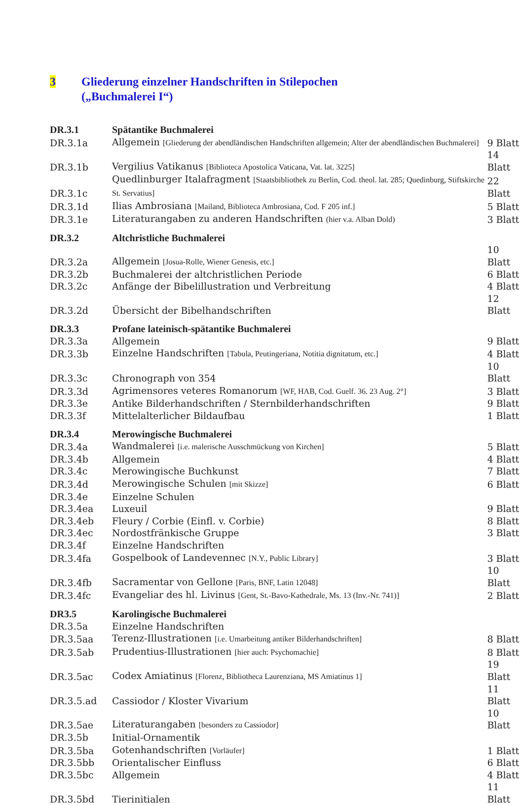3 Gliederung einzelner Handschriften in Stilepochen
(„Buchmalerei I“)
| DR.3.1 | Spätantike Buchmalerei | |
| DR.3.1a | Allgemein [Gliederung der abendländischen Handschriften allgemein; Alter der abendländischen Buchmalerei] | 9 Blatt |
| DR.3.1b | Vergilius Vatikanus [Biblioteca Apostolica Vaticana, Vat. lat. 3225] | 14 Blatt |
| DR.3.1c | Quedlinburger Italafragment [Staatsbibliothek zu Berlin, Cod. theol. lat. 285; Quedinburg, Stiftskirche St. Servatius] | 22 Blatt |
| DR.3.1d | Ilias Ambrosiana [Mailand, Biblioteca Ambrosiana, Cod. F 205 inf.] | 5 Blatt |
| DR.3.1e | Literaturangaben zu anderen Handschriften (hier v.a. Alban Dold) | 3 Blatt |
| DR.3.2 | Altchristliche Buchmalerei | |
| DR.3.2a | Allgemein [Josua-Rolle, Wiener Genesis, etc.] | 10 Blatt |
| DR.3.2b | Buchmalerei der altchristlichen Periode | 6 Blatt |
| DR.3.2c | Anfänge der Bibelillustration und Verbreitung | 4 Blatt |
| DR.3.2d | Übersicht der Bibelhandschriften | 12 Blatt |
| DR.3.3 | Profane lateinisch-spätantike Buchmalerei | |
| DR.3.3a | Allgemein | 9 Blatt |
| DR.3.3b | Einzelne Handschriften [Tabula, Peutingeriana, Notitia dignitatum, etc.] | 4 Blatt |
| DR.3.3c | Chronograph von 354 | 10 Blatt |
| DR.3.3d | Agrimensores veteres Romanorum [WF, HAB, Cod. Guelf. 36. 23 Aug. 2°] | 3 Blatt |
| DR.3.3e | Antike Bilderhandschriften / Sternbilderhandschriften | 9 Blatt |
| DR.3.3f | Mittelalterlicher Bildaufbau | 1 Blatt |
| DR.3.4 | Merowingische Buchmalerei | |
| DR.3.4a | Wandmalerei [i.e. malerische Ausschmückung von Kirchen] | 5 Blatt |
| DR.3.4b | Allgemein | 4 Blatt |
| DR.3.4c | Merowingische Buchkunst | 7 Blatt |
| DR.3.4d | Merowingische Schulen [mit Skizze] | 6 Blatt |
| DR.3.4e | Einzelne Schulen | |
| DR.3.4ea | Luxeuil | 9 Blatt |
| DR.3.4eb | Fleury / Corbie (Einfl. v. Corbie) | 8 Blatt |
| DR.3.4ec | Nordostfränkische Gruppe | 3 Blatt |
| DR.3.4f | Einzelne Handschriften | |
| DR.3.4fa | Gospelbook of Landevennec [N.Y., Public Library] | 3 Blatt |
| DR.3.4fb | Sacramentar von Gellone [Paris, BNF, Latin 12048] | 10 Blatt |
| DR.3.4fc | Evangeliar des hl. Livinus [Gent, St.-Bavo-Kathedrale, Ms. 13 (Inv.-Nr. 741)] | 2 Blatt |
| DR3.5 | Karolingische Buchmalerei | |
| DR.3.5a | Einzelne Handschriften | |
| DR.3.5aa | Terenz-Illustrationen [i.e. Umarbeitung antiker Bilderhandschriften] | 8 Blatt |
| DR.3.5ab | Prudentius-Illustrationen [hier auch: Psychomachie] | 8 Blatt |
| DR.3.5ac | Codex Amiatinus [Florenz, Bibliotheca Laurenziana, MS Amiatinus 1] | 19 Blatt |
| DR.3.5.ad | Cassiodor / Kloster Vivarium | 11 Blatt |
| DR.3.5ae | Literaturangaben [besonders zu Cassiodor] | 10 Blatt |
| DR.3.5b | Initial-Ornamentik | |
| DR.3.5ba | Gotenhandschriften [Vorläufer] | 1 Blatt |
| DR.3.5bb | Orientalischer Einfluss | 6 Blatt |
| DR.3.5bc | Allgemein | 4 Blatt |
| DR.3.5bd | Tierinitialen | 11 Blatt |